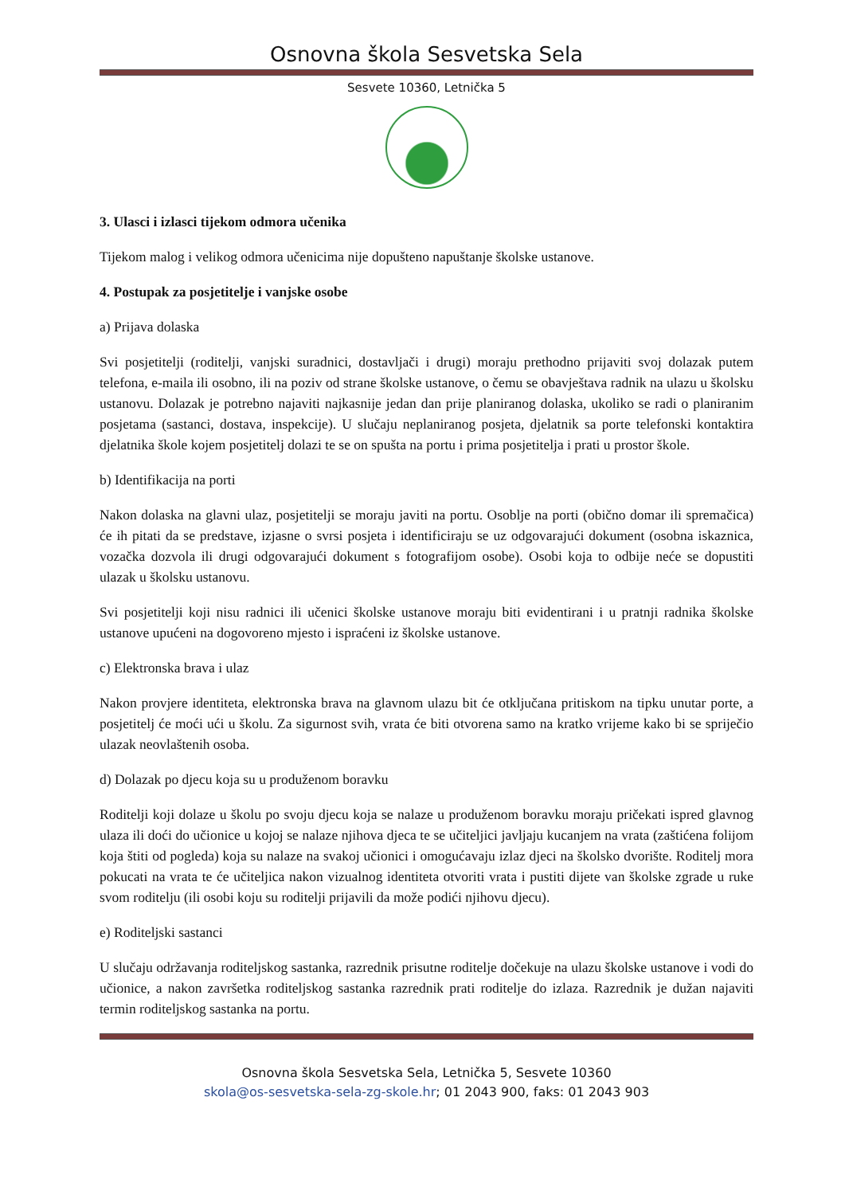Osnovna škola Sesvetska Sela
Sesvete 10360, Letnička 5
3. Ulasci i izlasci tijekom odmora učenika
Tijekom malog i velikog odmora učenicima nije dopušteno napuštanje školske ustanove.
4. Postupak za posjetitelje i vanjske osobe
a) Prijava dolaska
Svi posjetitelji (roditelji, vanjski suradnici, dostavljači i drugi) moraju prethodno prijaviti svoj dolazak putem telefona, e-maila ili osobno, ili na poziv od strane školske ustanove, o čemu se obavještava radnik na ulazu u školsku ustanovu. Dolazak je potrebno najaviti najkasnije jedan dan prije planiranog dolaska, ukoliko se radi o planiranim posjetama (sastanci, dostava, inspekcije). U slučaju neplaniranog posjeta, djelatnik sa porte telefonski kontaktira djelatnika škole kojem posjetitelj dolazi te se on spušta na portu i prima posjetitelja i prati u prostor škole.
b) Identifikacija na porti
Nakon dolaska na glavni ulaz, posjetitelji se moraju javiti na portu. Osoblje na porti (obično domar ili spremačica) će ih pitati da se predstave, izjasne o svrsi posjeta i identificiraju se uz odgovarajući dokument (osobna iskaznica, vozačka dozvola ili drugi odgovarajući dokument s fotografijom osobe). Osobi koja to odbije neće se dopustiti ulazak u školsku ustanovu.
Svi posjetitelji koji nisu radnici ili učenici školske ustanove moraju biti evidentirani i u pratnji radnika školske ustanove upućeni na dogovoreno mjesto i ispraćeni iz školske ustanove.
c) Elektronska brava i ulaz
Nakon provjere identiteta, elektronska brava na glavnom ulazu bit će otključana pritiskom na tipku unutar porte, a posjetitelj će moći ući u školu. Za sigurnost svih, vrata će biti otvorena samo na kratko vrijeme kako bi se spriječio ulazak neovlaštenih osoba.
d) Dolazak po djecu koja su u produženom boravku
Roditelji koji dolaze u školu po svoju djecu koja se nalaze u produženom boravku moraju pričekati ispred glavnog ulaza ili doći do učionice u kojoj se nalaze njihova djeca te se učiteljici javljaju kucanjem na vrata (zaštićena folijom koja štiti od pogleda) koja su nalaze na svakoj učionici i omogućavaju izlaz djeci na školsko dvorište. Roditelj mora pokucati na vrata te će učiteljica nakon vizualnog identiteta otvoriti vrata i pustiti dijete van školske zgrade u ruke svom roditelju (ili osobi koju su roditelji prijavili da može podići njihovu djecu).
e) Roditeljski sastanci
U slučaju održavanja roditeljskog sastanka, razrednik prisutne roditelje dočekuje na ulazu školske ustanove i vodi do učionice, a nakon završetka roditeljskog sastanka razrednik prati roditelje do izlaza. Razrednik je dužan najaviti termin roditeljskog sastanka na portu.
Osnovna škola Sesvetska Sela, Letnička 5, Sesvete 10360
skola@os-sesvetska-sela-zg-skole.hr; 01 2043 900, faks: 01 2043 903